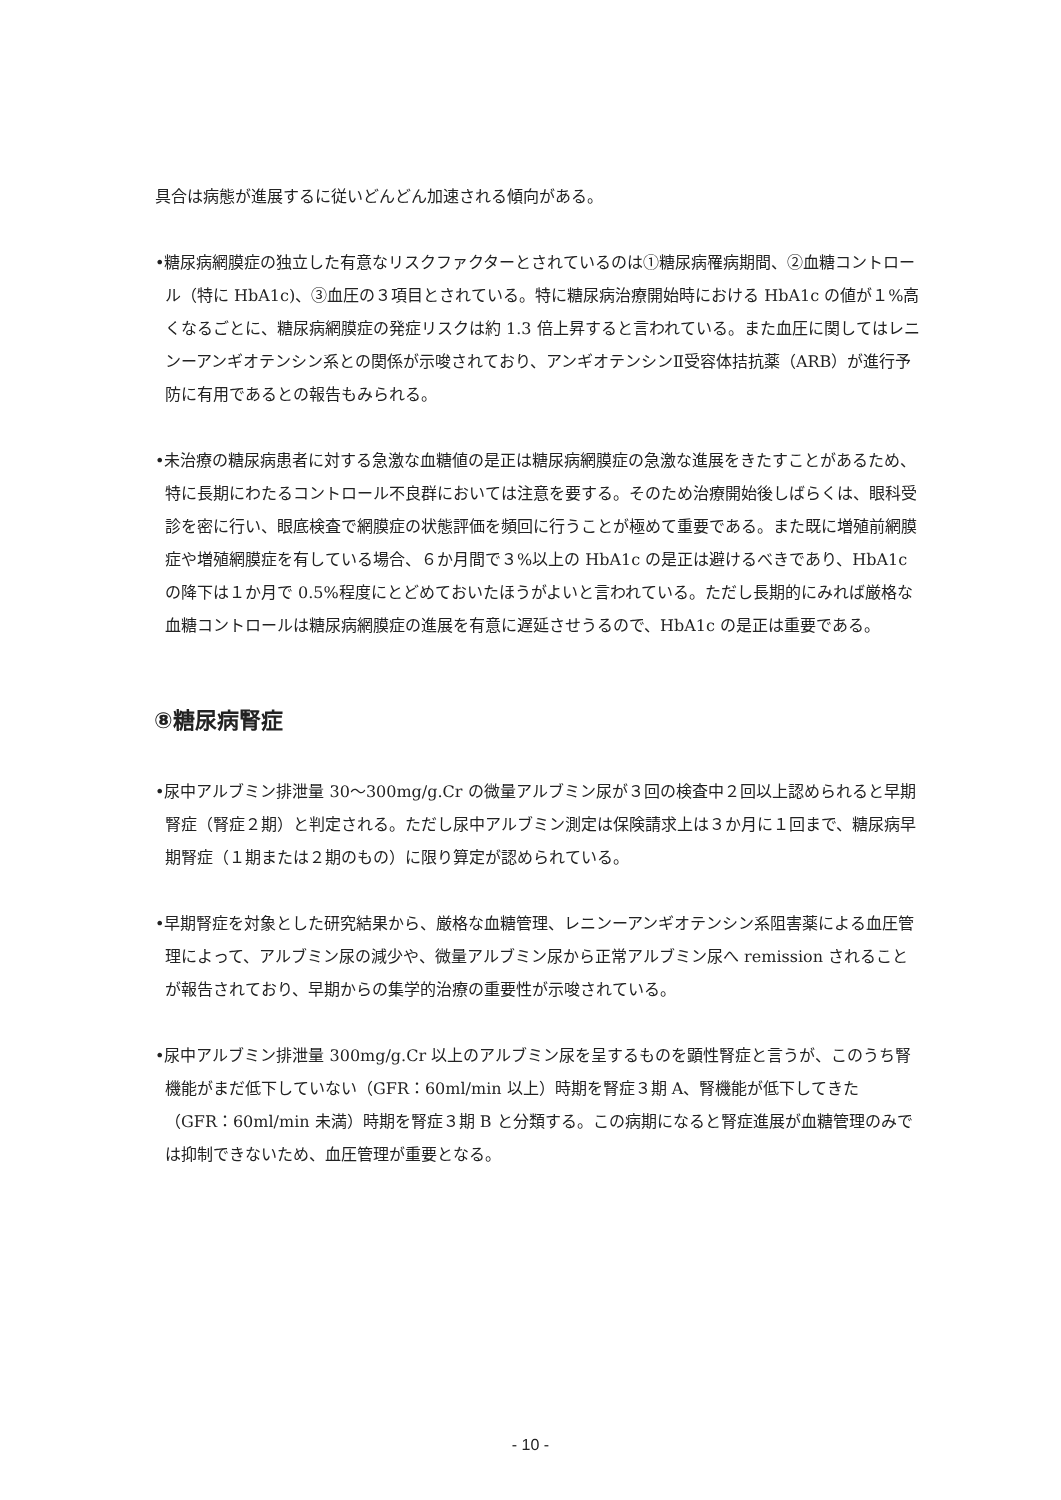具合は病態が進展するに従いどんどん加速される傾向がある。
•糖尿病網膜症の独立した有意なリスクファクターとされているのは①糖尿病罹病期間、②血糖コントロール（特に HbA1c)、③血圧の３項目とされている。特に糖尿病治療開始時における HbA1c の値が１%高くなるごとに、糖尿病網膜症の発症リスクは約 1.3 倍上昇すると言われている。また血圧に関してはレニンーアンギオテンシン系との関係が示唆されており、アンギオテンシンⅡ受容体拮抗薬（ARB）が進行予防に有用であるとの報告もみられる。
•未治療の糖尿病患者に対する急激な血糖値の是正は糖尿病網膜症の急激な進展をきたすことがあるため、特に長期にわたるコントロール不良群においては注意を要する。そのため治療開始後しばらくは、眼科受診を密に行い、眼底検査で網膜症の状態評価を頻回に行うことが極めて重要である。また既に増殖前網膜症や増殖網膜症を有している場合、６か月間で３%以上の HbA1c の是正は避けるべきであり、HbA1c の降下は１か月で 0.5%程度にとどめておいたほうがよいと言われている。ただし長期的にみれば厳格な血糖コントロールは糖尿病網膜症の進展を有意に遅延させうるので、HbA1c の是正は重要である。
⑧糖尿病腎症
•尿中アルブミン排泄量 30〜300mg/g.Cr の微量アルブミン尿が３回の検査中２回以上認められると早期腎症（腎症２期）と判定される。ただし尿中アルブミン測定は保険請求上は３か月に１回まで、糖尿病早期腎症（１期または２期のもの）に限り算定が認められている。
•早期腎症を対象とした研究結果から、厳格な血糖管理、レニンーアンギオテンシン系阻害薬による血圧管理によって、アルブミン尿の減少や、微量アルブミン尿から正常アルブミン尿へ remission されることが報告されており、早期からの集学的治療の重要性が示唆されている。
•尿中アルブミン排泄量 300mg/g.Cr 以上のアルブミン尿を呈するものを顕性腎症と言うが、このうち腎機能がまだ低下していない（GFR：60ml/min 以上）時期を腎症３期 A、腎機能が低下してきた（GFR：60ml/min 未満）時期を腎症３期 B と分類する。この病期になると腎症進展が血糖管理のみでは抑制できないため、血圧管理が重要となる。
- 10 -